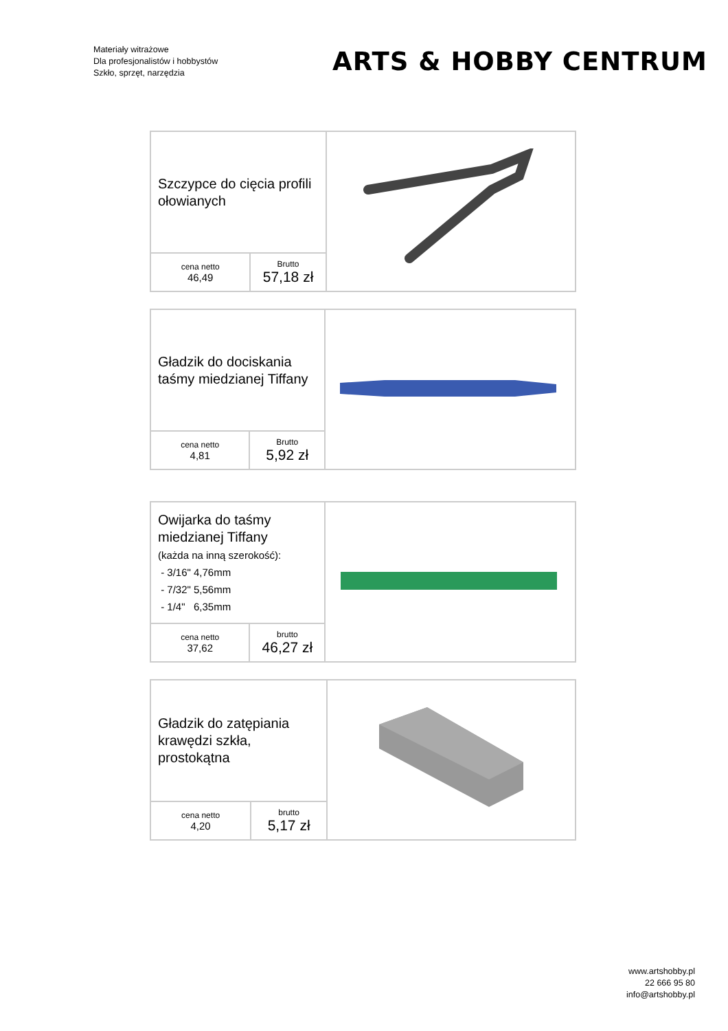Materiały witrażowe
Dla profesjonalistów i hobbystów
Szkło, sprzęt, narzędzia
ARTS & HOBBY CENTRUM
| Szczypce do cięcia profili ołowianych | | |
| cena netto 46,49 | Brutto 57,18 zł | |
| Gładzik do dociskania taśmy miedzianej Tiffany | | |
| cena netto 4,81 | Brutto 5,92 zł | |
| Owijarka do taśmy miedzianej Tiffany (każda na inną szerokość): - 3/16" 4,76mm - 7/32" 5,56mm - 1/4" 6,35mm | | |
| cena netto 37,62 | brutto 46,27 zł | |
| Gładzik do zatępiania krawędzi szkła, prostokątna | | |
| cena netto 4,20 | brutto 5,17 zł | |
www.artshobby.pl
22 666 95 80
info@artshobby.pl